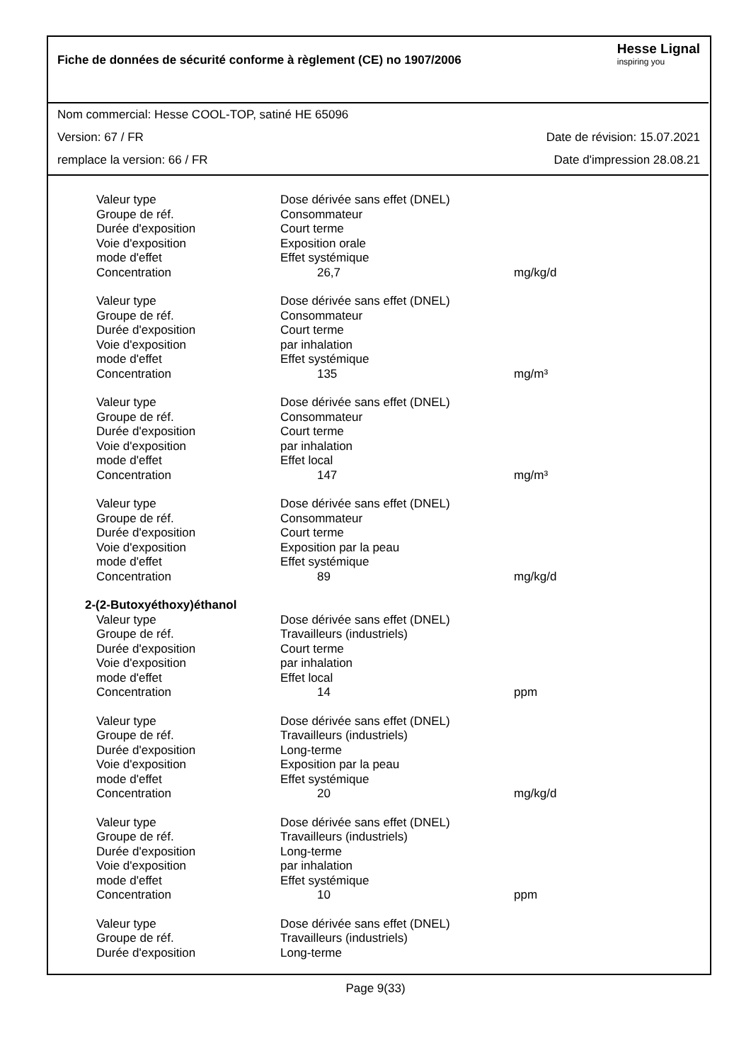Fiche de données de sécurité conforme à règlement (CE) no 1907/2006
Hesse Lignal
inspiring you
Nom commercial: Hesse COOL-TOP, satiné HE 65096
Version: 67 / FR Date de révision: 15.07.2021
remplace la version: 66 / FR Date d'impression 28.08.21
| Valeur type | Dose dérivée sans effet (DNEL) | |
| Groupe de réf. | Consommateur | |
| Durée d'exposition | Court terme | |
| Voie d'exposition | Exposition orale | |
| mode d'effet | Effet systémique | |
| Concentration | 26,7 | mg/kg/d |
| Valeur type | Dose dérivée sans effet (DNEL) | |
| Groupe de réf. | Consommateur | |
| Durée d'exposition | Court terme | |
| Voie d'exposition | par inhalation | |
| mode d'effet | Effet systémique | |
| Concentration | 135 | mg/m³ |
| Valeur type | Dose dérivée sans effet (DNEL) | |
| Groupe de réf. | Consommateur | |
| Durée d'exposition | Court terme | |
| Voie d'exposition | par inhalation | |
| mode d'effet | Effet local | |
| Concentration | 147 | mg/m³ |
| Valeur type | Dose dérivée sans effet (DNEL) | |
| Groupe de réf. | Consommateur | |
| Durée d'exposition | Court terme | |
| Voie d'exposition | Exposition par la peau | |
| mode d'effet | Effet systémique | |
| Concentration | 89 | mg/kg/d |
| 2-(2-Butoxyéthoxy)éthanol | | |
| Valeur type | Dose dérivée sans effet (DNEL) | |
| Groupe de réf. | Travailleurs (industriels) | |
| Durée d'exposition | Court terme | |
| Voie d'exposition | par inhalation | |
| mode d'effet | Effet local | |
| Concentration | 14 | ppm |
| Valeur type | Dose dérivée sans effet (DNEL) | |
| Groupe de réf. | Travailleurs (industriels) | |
| Durée d'exposition | Long-terme | |
| Voie d'exposition | Exposition par la peau | |
| mode d'effet | Effet systémique | |
| Concentration | 20 | mg/kg/d |
| Valeur type | Dose dérivée sans effet (DNEL) | |
| Groupe de réf. | Travailleurs (industriels) | |
| Durée d'exposition | Long-terme | |
| Voie d'exposition | par inhalation | |
| mode d'effet | Effet systémique | |
| Concentration | 10 | ppm |
| Valeur type | Dose dérivée sans effet (DNEL) | |
| Groupe de réf. | Travailleurs (industriels) | |
| Durée d'exposition | Long-terme | |
Page 9(33)